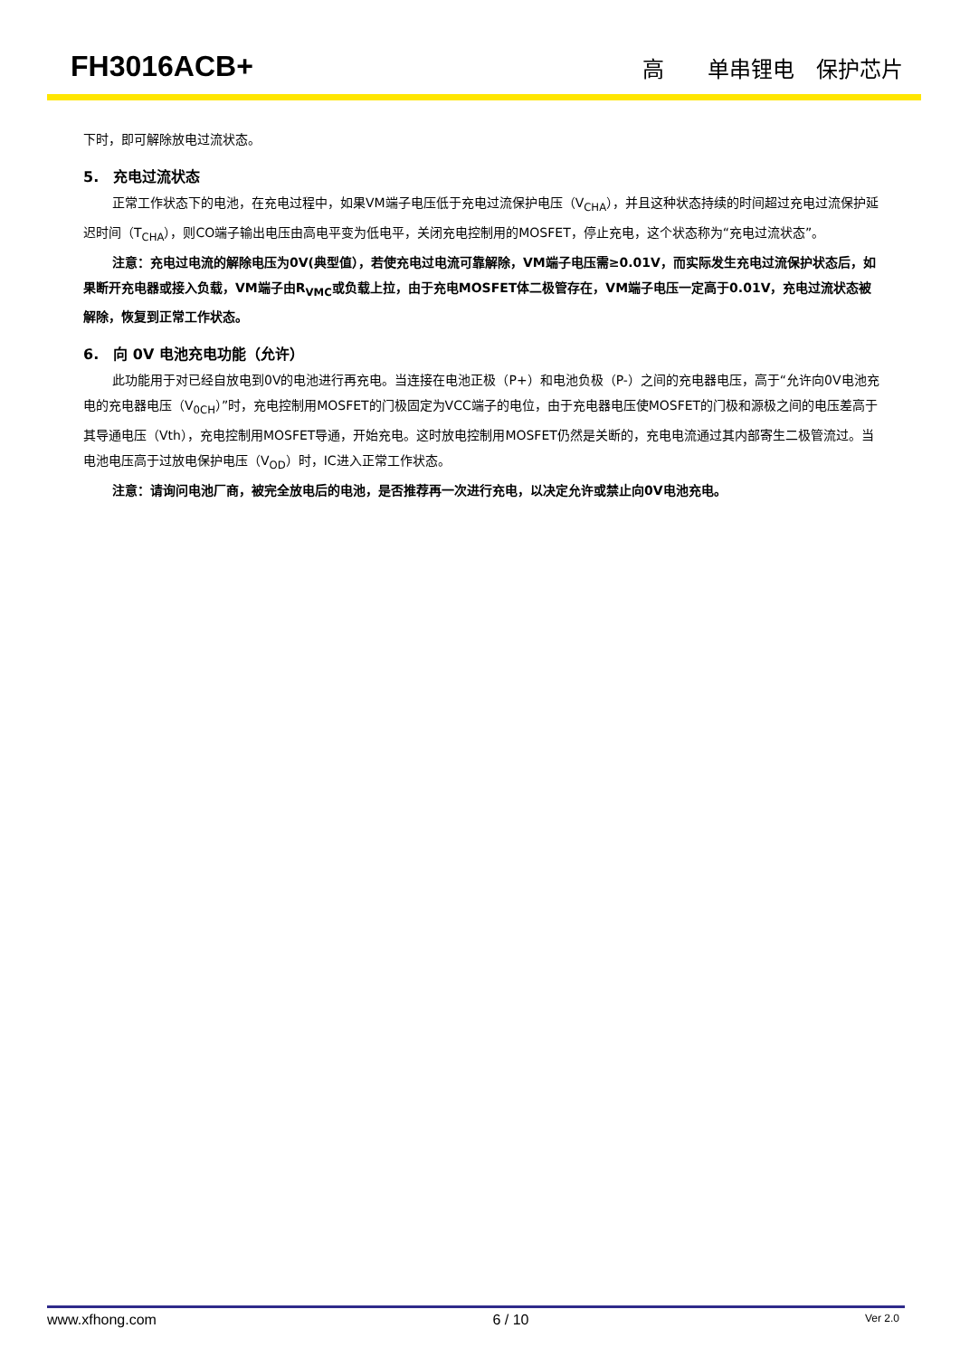FH3016ACB+ 高　　单串锂电　保护芯片
下时，即可解除放电过流状态。
5.　充电过流状态
正常工作状态下的电池，在充电过程中，如果VM端子电压低于充电过流保护电压（V<sub>CHA</sub>），并且这种状态持续的时间超过充电过流保护延迟时间（T<sub>CHA</sub>），则CO端子输出电压由高电平变为低电平，关闭充电控制用的MOSFET，停止充电，这个状态称为“充电过流状态”。
注意：充电过电流的解除电压为0V(典型值），若使充电过电流可靠解除，VM端子电压需≥0.01V，而实际发生充电过流保护状态后，如果断开充电器或接入负载，VM端子由R<sub>VMC</sub>或负载上拉，由于充电MOSFET体二极管存在，VM端子电压一定高于0.01V，充电过流状态被解除，恢复到正常工作状态。
6.　向 0V 电池充电功能（允许）
此功能用于对已经自放电到0V的电池进行再充电。当连接在电池正极（P+）和电池负极（P-）之间的充电器电压，高于“允许向0V电池充电的充电器电压（V<sub>0CH</sub>）”时，充电控制用MOSFET的门极固定为VCC端子的电位，由于充电器电压使MOSFET的门极和源极之间的电压差高于其导通电压（Vth），充电控制用MOSFET导通，开始充电。这时放电控制用MOSFET仍然是关断的，充电电流通过其内部寄生二极管流过。当电池电压高于过放电保护电压（V<sub>OD</sub>）时，IC进入正常工作状态。
注意：请询问电池厂商，被完全放电后的电池，是否推荐再一次进行充电，以决定允许或禁止向0V电池充电。
www.xfhong.com 6 / 10 Ver 2.0